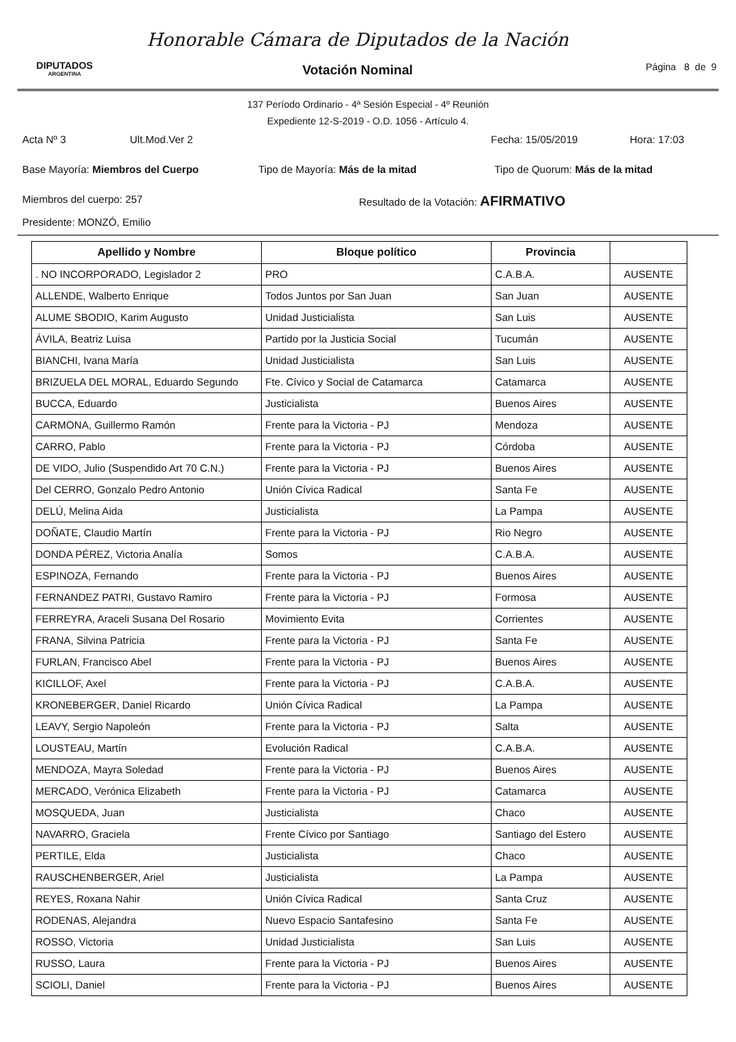DIPUTADOS
ARGENTINA
Honorable Cámara de Diputados de la Nación
Votación Nominal
Página 8 de 9
137 Período Ordinario - 4ª Sesión Especial - 4º Reunión
Expediente 12-S-2019 - O.D. 1056 - Artículo 4.
Acta Nº 3 Ult.Mod.Ver 2 Fecha: 15/05/2019 Hora: 17:03
Base Mayoría: Miembros del Cuerpo Tipo de Mayoría: Más de la mitad Tipo de Quorum: Más de la mitad
Miembros del cuerpo: 257 Resultado de la Votación: AFIRMATIVO
Presidente: MONZÓ, Emilio
| Apellido y Nombre | Bloque político | Provincia | |
| --- | --- | --- | --- |
| . NO INCORPORADO, Legislador 2 | PRO | C.A.B.A. | AUSENTE |
| ALLENDE, Walberto Enrique | Todos Juntos por San Juan | San Juan | AUSENTE |
| ALUME SBODIO, Karim Augusto | Unidad Justicialista | San Luis | AUSENTE |
| ÁVILA, Beatriz Luisa | Partido por la Justicia Social | Tucumán | AUSENTE |
| BIANCHI, Ivana María | Unidad Justicialista | San Luis | AUSENTE |
| BRIZUELA DEL MORAL, Eduardo Segundo | Fte. Cívico y Social de Catamarca | Catamarca | AUSENTE |
| BUCCA, Eduardo | Justicialista | Buenos Aires | AUSENTE |
| CARMONA, Guillermo Ramón | Frente para la Victoria - PJ | Mendoza | AUSENTE |
| CARRO, Pablo | Frente para la Victoria - PJ | Córdoba | AUSENTE |
| DE VIDO, Julio (Suspendido Art 70 C.N.) | Frente para la Victoria - PJ | Buenos Aires | AUSENTE |
| Del CERRO, Gonzalo Pedro Antonio | Unión Cívica Radical | Santa Fe | AUSENTE |
| DELÚ, Melina Aida | Justicialista | La Pampa | AUSENTE |
| DOÑATE, Claudio Martín | Frente para la Victoria - PJ | Rio Negro | AUSENTE |
| DONDA PÉREZ, Victoria Analía | Somos | C.A.B.A. | AUSENTE |
| ESPINOZA, Fernando | Frente para la Victoria - PJ | Buenos Aires | AUSENTE |
| FERNANDEZ PATRI, Gustavo Ramiro | Frente para la Victoria - PJ | Formosa | AUSENTE |
| FERREYRA, Araceli Susana Del Rosario | Movimiento Evita | Corrientes | AUSENTE |
| FRANA, Silvina Patricia | Frente para la Victoria - PJ | Santa Fe | AUSENTE |
| FURLAN, Francisco Abel | Frente para la Victoria - PJ | Buenos Aires | AUSENTE |
| KICILLOF, Axel | Frente para la Victoria - PJ | C.A.B.A. | AUSENTE |
| KRONEBERGER, Daniel Ricardo | Unión Cívica Radical | La Pampa | AUSENTE |
| LEAVY, Sergio Napoleón | Frente para la Victoria - PJ | Salta | AUSENTE |
| LOUSTEAU, Martín | Evolución Radical | C.A.B.A. | AUSENTE |
| MENDOZA, Mayra Soledad | Frente para la Victoria - PJ | Buenos Aires | AUSENTE |
| MERCADO, Verónica Elizabeth | Frente para la Victoria - PJ | Catamarca | AUSENTE |
| MOSQUEDA, Juan | Justicialista | Chaco | AUSENTE |
| NAVARRO, Graciela | Frente Cívico por Santiago | Santiago del Estero | AUSENTE |
| PERTILE, Elda | Justicialista | Chaco | AUSENTE |
| RAUSCHENBERGER, Ariel | Justicialista | La Pampa | AUSENTE |
| REYES, Roxana Nahir | Unión Cívica Radical | Santa Cruz | AUSENTE |
| RODENAS, Alejandra | Nuevo Espacio Santafesino | Santa Fe | AUSENTE |
| ROSSO, Victoria | Unidad Justicialista | San Luis | AUSENTE |
| RUSSO, Laura | Frente para la Victoria - PJ | Buenos Aires | AUSENTE |
| SCIOLI, Daniel | Frente para la Victoria - PJ | Buenos Aires | AUSENTE |